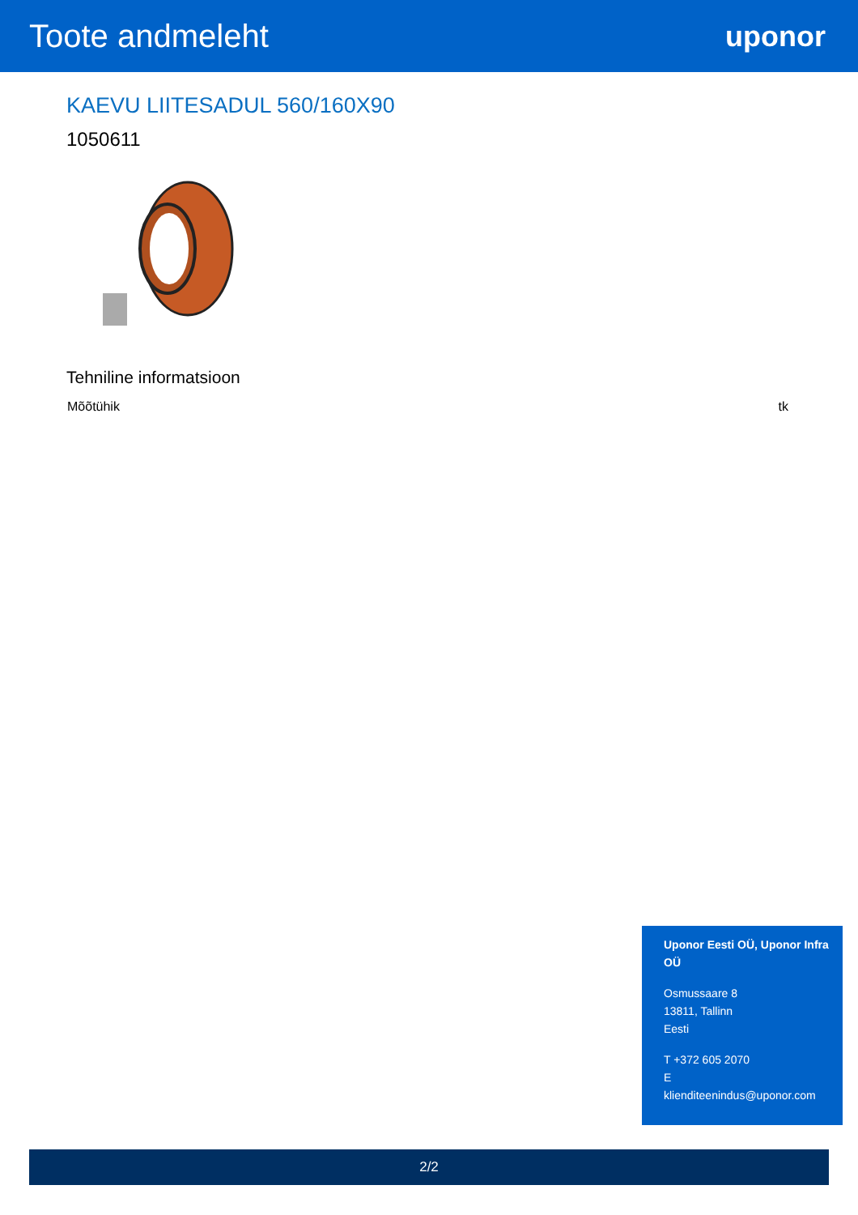Toote andmeleht uponor
KAEVU LIITESADUL 560/160X90
1050611
Tehniline informatsioon
| Mõõtühik | tk |
Uponor Eesti OÜ, Uponor Infra OÜ
Osmussaare 8
13811, Tallinn
Eesti
T +372 605 2070
E
klienditeenindus@uponor.com
2/2